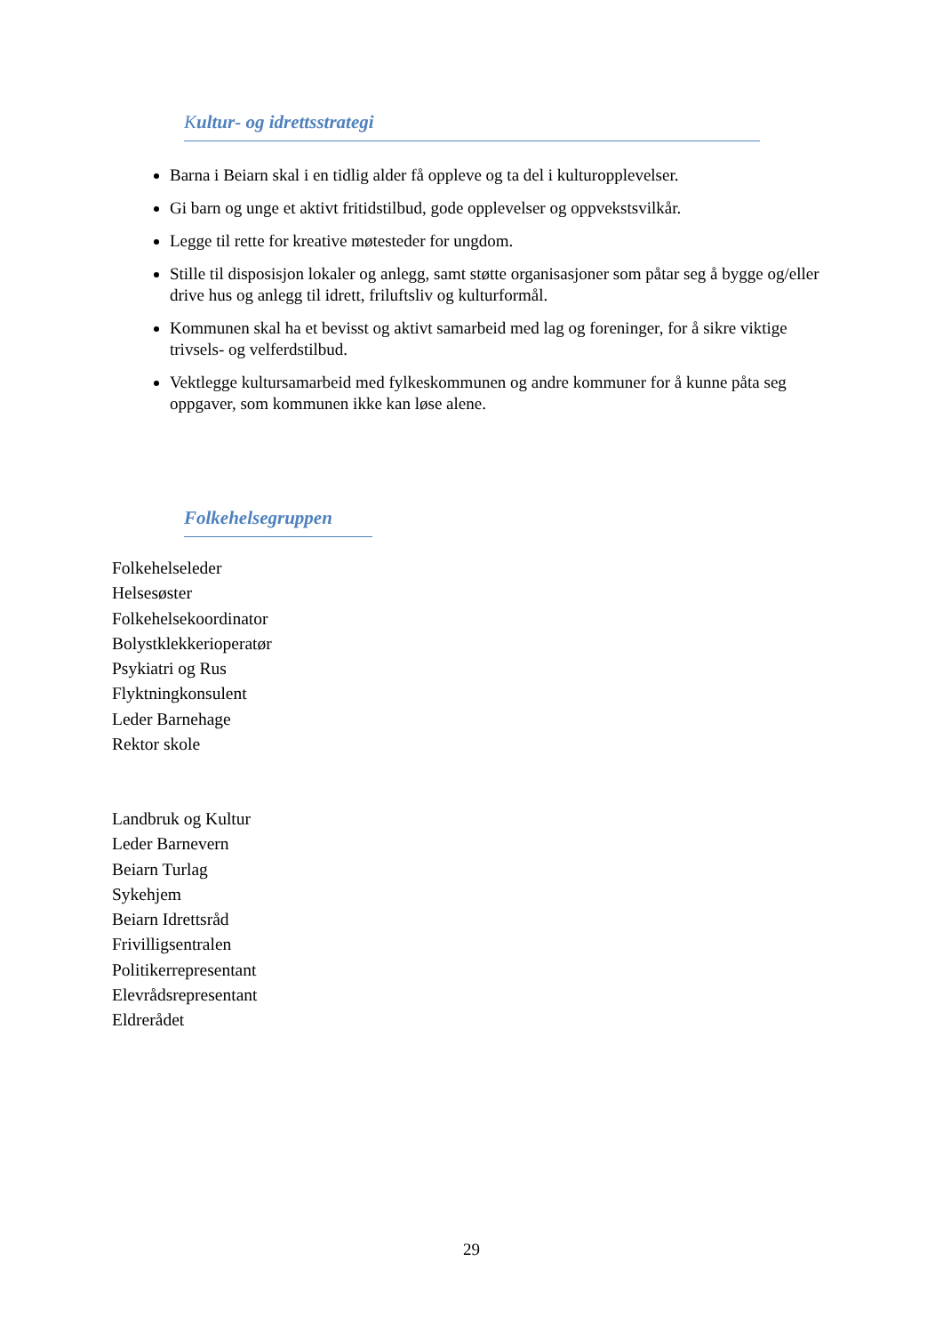Kultur- og idrettsstrategi
Barna i Beiarn skal i en tidlig alder få oppleve og ta del i kulturopplevelser.
Gi barn og unge et aktivt fritidstilbud, gode opplevelser og oppvekstsvilkår.
Legge til rette for kreative møtesteder for ungdom.
Stille til disposisjon lokaler og anlegg, samt støtte organisasjoner som påtar seg å bygge og/eller drive hus og anlegg til idrett, friluftsliv og kulturformål.
Kommunen skal ha et bevisst og aktivt samarbeid med lag og foreninger, for å sikre viktige trivsels- og velferdstilbud.
Vektlegge kultursamarbeid med fylkeskommunen og andre kommuner for å kunne påta seg oppgaver, som kommunen ikke kan løse alene.
Folkehelsegruppen
Folkehelseleder
Helsesøster
Folkehelsekoordinator
Bolystklekkerioperatør
Psykiatri og Rus
Flyktningkonsulent
Leder Barnehage
Rektor skole
Landbruk og Kultur
Leder Barnevern
Beiarn Turlag
Sykehjem
Beiarn Idrettsråd
Frivilligsentralen
Politikerrepresentant
Elevrådsrepresentant
Eldrerådet
29